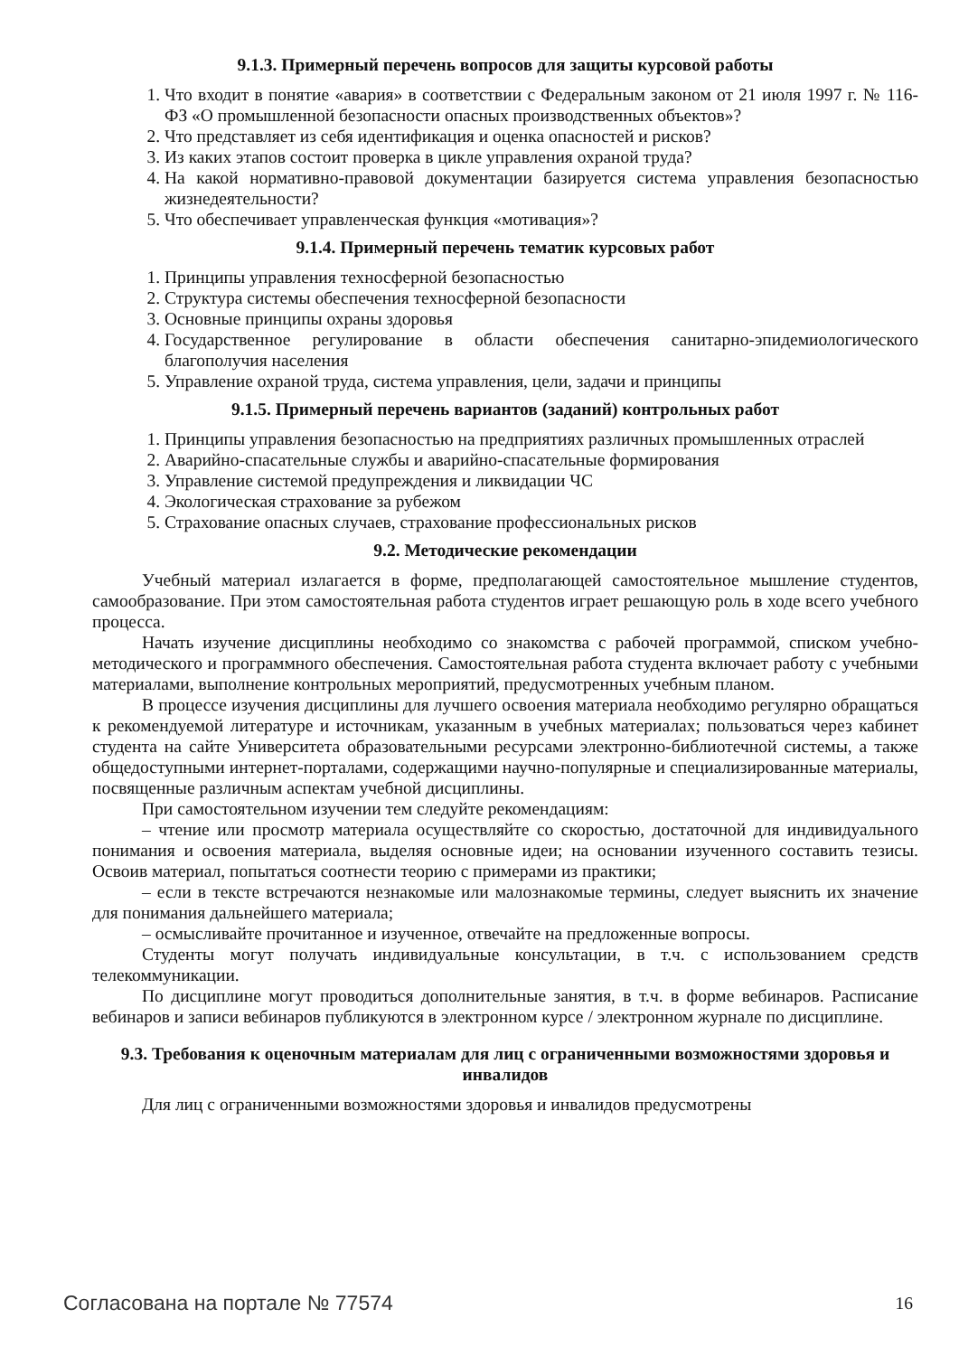9.1.3. Примерный перечень вопросов для защиты курсовой работы
1. Что входит в понятие «авария» в соответствии с Федеральным законом от 21 июля 1997 г. № 116-ФЗ «О промышленной безопасности опасных производственных объектов»?
2. Что представляет из себя идентификация и оценка опасностей и рисков?
3. Из каких этапов состоит проверка в цикле управления охраной труда?
4. На какой нормативно-правовой документации базируется система управления безопасностью жизнедеятельности?
5. Что обеспечивает управленческая функция «мотивация»?
9.1.4. Примерный перечень тематик курсовых работ
1. Принципы управления техносферной безопасностью
2. Структура системы обеспечения техносферной безопасности
3. Основные принципы охраны здоровья
4. Государственное регулирование в области обеспечения санитарно-эпидемиологического благополучия населения
5. Управление охраной труда, система управления, цели, задачи и принципы
9.1.5. Примерный перечень вариантов (заданий) контрольных работ
1. Принципы управления безопасностью на предприятиях различных промышленных отраслей
2. Аварийно-спасательные службы и аварийно-спасательные формирования
3. Управление системой предупреждения и ликвидации ЧС
4. Экологическая страхование за рубежом
5. Страхование опасных случаев, страхование профессиональных рисков
9.2. Методические рекомендации
Учебный материал излагается в форме, предполагающей самостоятельное мышление студентов, самообразование. При этом самостоятельная работа студентов играет решающую роль в ходе всего учебного процесса.
Начать изучение дисциплины необходимо со знакомства с рабочей программой, списком учебно-методического и программного обеспечения. Самостоятельная работа студента включает работу с учебными материалами, выполнение контрольных мероприятий, предусмотренных учебным планом.
В процессе изучения дисциплины для лучшего освоения материала необходимо регулярно обращаться к рекомендуемой литературе и источникам, указанным в учебных материалах; пользоваться через кабинет студента на сайте Университета образовательными ресурсами электронно-библиотечной системы, а также общедоступными интернет-порталами, содержащими научно-популярные и специализированные материалы, посвященные различным аспектам учебной дисциплины.
При самостоятельном изучении тем следуйте рекомендациям:
– чтение или просмотр материала осуществляйте со скоростью, достаточной для индивидуального понимания и освоения материала, выделяя основные идеи; на основании изученного составить тезисы. Освоив материал, попытаться соотнести теорию с примерами из практики;
– если в тексте встречаются незнакомые или малознакомые термины, следует выяснить их значение для понимания дальнейшего материала;
– осмысливайте прочитанное и изученное, отвечайте на предложенные вопросы.
Студенты могут получать индивидуальные консультации, в т.ч. с использованием средств телекоммуникации.
По дисциплине могут проводиться дополнительные занятия, в т.ч. в форме вебинаров. Расписание вебинаров и записи вебинаров публикуются в электронном курсе / электронном журнале по дисциплине.
9.3. Требования к оценочным материалам для лиц с ограниченными возможностями здоровья и инвалидов
Для лиц с ограниченными возможностями здоровья и инвалидов предусмотрены
Согласована на портале № 77574 16